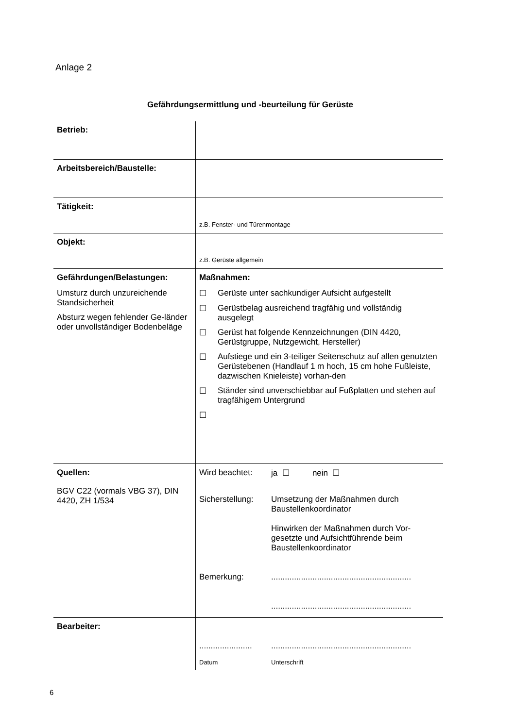Anlage 2
Gefährdungsermittlung und -beurteilung für Gerüste
| Betrieb: | |
| Arbeitsbereich/Baustelle: | |
| Tätigkeit: | z.B. Fenster- und Türenmontage |
| Objekt: | z.B. Gerüste allgemein |
| Gefährdungen/Belastungen: Umsturz durch unzureichende Standsicherheit Absturz wegen fehlender Ge-länder oder unvollständiger Bodenbeläge | Maßnahmen: ☐ Gerüste unter sachkundiger Aufsicht aufgestellt ☐ Gerüstbelag ausreichend tragfähig und vollständig ausgelegt ☐ Gerüst hat folgende Kennzeichnungen (DIN 4420, Gerüstgruppe, Nutzgewicht, Hersteller) ☐ Aufstiege und ein 3-teiliger Seitenschutz auf allen genutzten Gerüstebenen (Handlauf 1 m hoch, 15 cm hohe Fußleiste, dazwischen Knieleiste) vorhan-den ☐ Ständer sind unverschiebbar auf Fußplatten und stehen auf tragfähigem Untergrund ☐ |
| Quellen: BGV C22 (vormals VBG 37), DIN 4420, ZH 1/534 | Wird beachtet: ja ☐ nein ☐ Sicherstellung: Umsetzung der Maßnahmen durch Baustellenkoordinator Hinwirken der Maßnahmen durch Vor-gesetzte und Aufsichtführende beim Baustellenkoordinator Bemerkung: ............................................................. ............................................................. |
| Bearbeiter: | ....................... ............................................................. Datum Unterschrift |
6